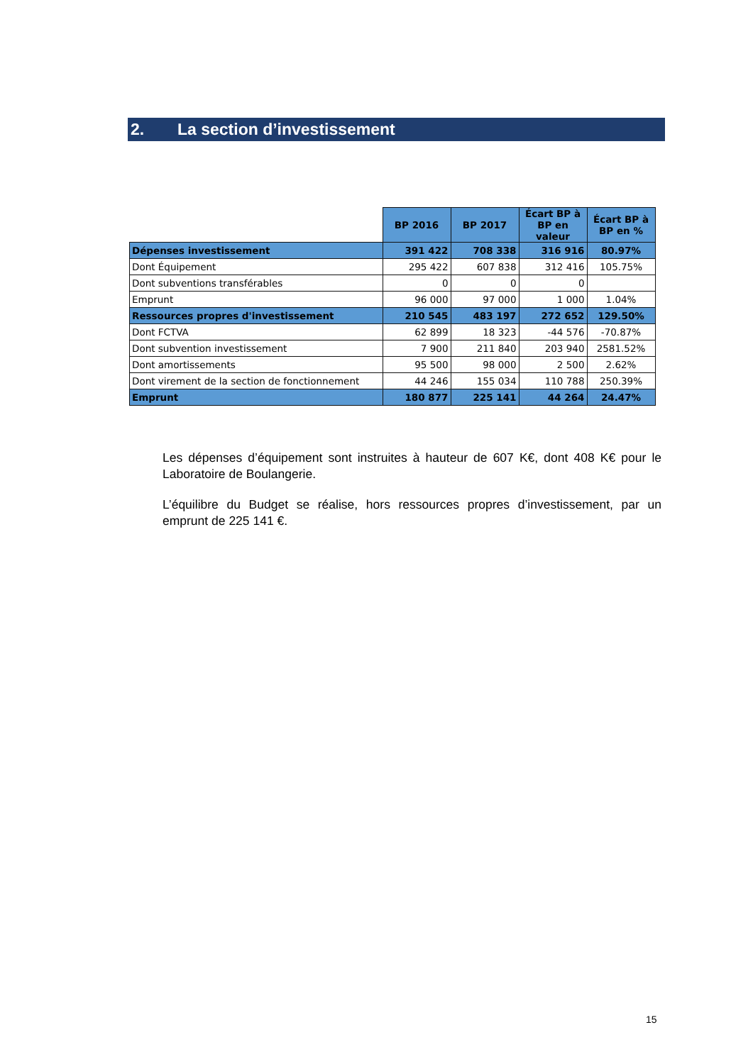2. La section d’investissement
| | BP 2016 | BP 2017 | Écart BP à BP en valeur | Écart BP à BP en % |
| --- | --- | --- | --- | --- |
| Dépenses investissement | 391 422 | 708 338 | 316 916 | 80.97% |
| Dont Équipement | 295 422 | 607 838 | 312 416 | 105.75% |
| Dont subventions transférables | 0 | 0 | 0 | |
| Emprunt | 96 000 | 97 000 | 1 000 | 1.04% |
| Ressources propres d'investissement | 210 545 | 483 197 | 272 652 | 129.50% |
| Dont FCTVA | 62 899 | 18 323 | -44 576 | -70.87% |
| Dont subvention investissement | 7 900 | 211 840 | 203 940 | 2581.52% |
| Dont amortissements | 95 500 | 98 000 | 2 500 | 2.62% |
| Dont virement de la section de fonctionnement | 44 246 | 155 034 | 110 788 | 250.39% |
| Emprunt | 180 877 | 225 141 | 44 264 | 24.47% |
Les dépenses d’équipement sont instruites à hauteur de 607 K€, dont 408 K€ pour le Laboratoire de Boulangerie.
L’équilibre du Budget se réalise, hors ressources propres d’investissement, par un emprunt de 225 141 €.
15